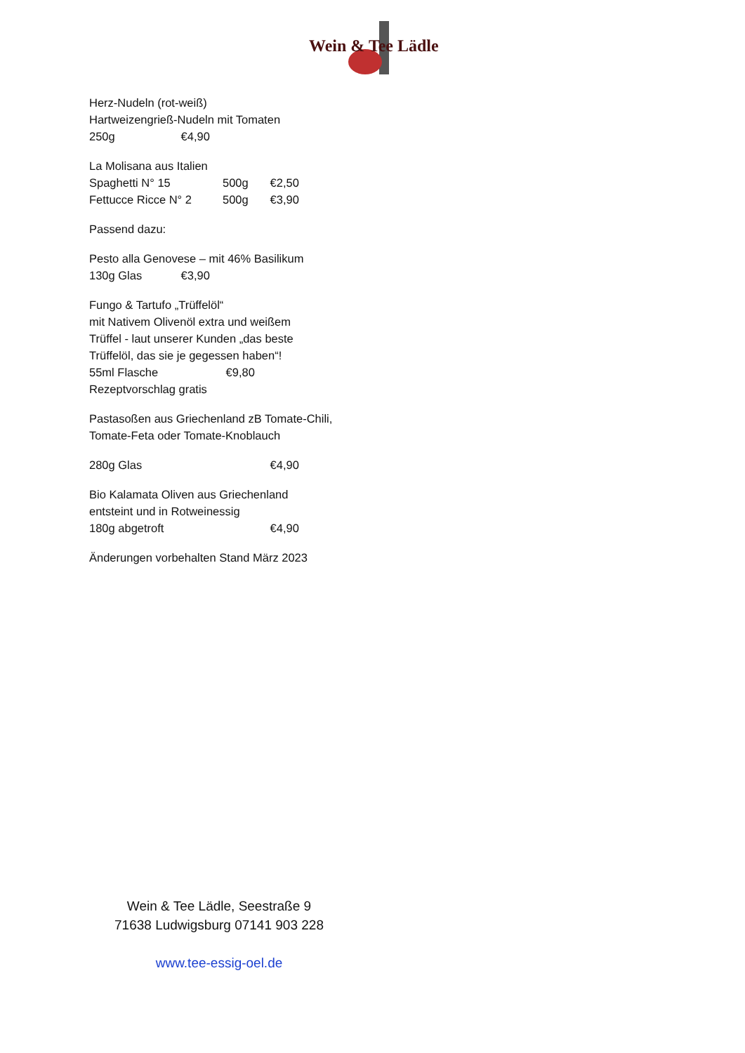Wein & Tee Lädle
Herz-Nudeln (rot-weiß)
Hartweizengrieß-Nudeln mit Tomaten
250g €4,90
La Molisana aus Italien
Spaghetti N° 15 500g €2,50
Fettucce Ricce N° 2 500g €3,90
Passend dazu:
Pesto alla Genovese – mit 46% Basilikum
130g Glas €3,90
Fungo & Tartufo „Trüffelöl“
mit Nativem Olivenöl extra und weißem
Trüffel - laut unserer Kunden „das beste
Trüffelöl, das sie je gegessen haben“!
55ml Flasche €9,80
Rezeptvorschlag gratis
Pastasoßen aus Griechenland zB Tomate-Chili,
Tomate-Feta oder Tomate-Knoblauch
280g Glas €4,90
Bio Kalamata Oliven aus Griechenland
entsteint und in Rotweinessig
180g abgetroft €4,90
Änderungen vorbehalten Stand März 2023
Wein & Tee Lädle, Seestraße 9
71638 Ludwigsburg 07141 903 228
www.tee-essig-oel.de